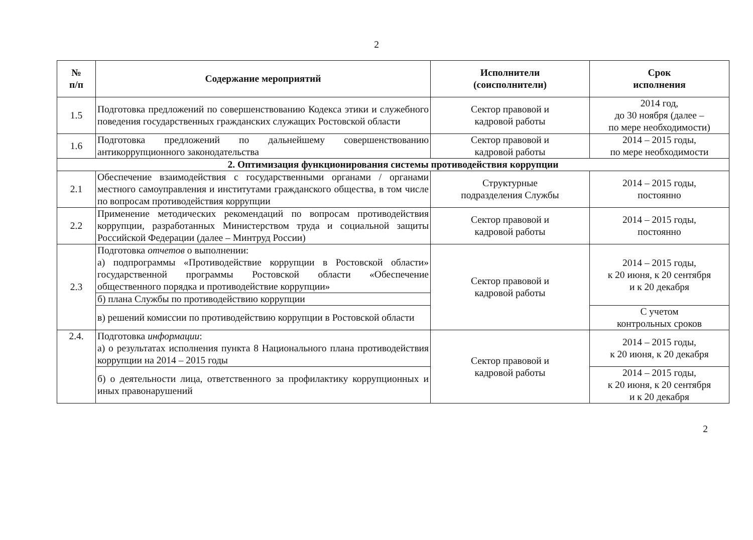2
| № п/п | Содержание мероприятий | Исполнители (соисполнители) | Срок исполнения |
| --- | --- | --- | --- |
| 1.5 | Подготовка предложений по совершенствованию Кодекса этики и служебного поведения государственных гражданских служащих Ростовской области | Сектор правовой и кадровой работы | 2014 год, до 30 ноября (далее – по мере необходимости) |
| 1.6 | Подготовка предложений по дальнейшему совершенствованию антикоррупционного законодательства | Сектор правовой и кадровой работы | 2014 – 2015 годы, по мере необходимости |
| 2. Оптимизация функционирования системы противодействия коррупции | | | |
| 2.1 | Обеспечение взаимодействия с государственными органами / органами местного самоуправления и институтами гражданского общества, в том числе по вопросам противодействия коррупции | Структурные подразделения Службы | 2014 – 2015 годы, постоянно |
| 2.2 | Применение методических рекомендаций по вопросам противодействия коррупции, разработанных Министерством труда и социальной защиты Российской Федерации (далее – Минтруд России) | Сектор правовой и кадровой работы | 2014 – 2015 годы, постоянно |
| 2.3 | Подготовка отчетов о выполнении: а) подпрограммы «Противодействие коррупции в Ростовской области» государственной программы Ростовской области «Обеспечение общественного порядка и противодействие коррупции» | Сектор правовой и кадровой работы | 2014 – 2015 годы, к 20 июня, к 20 сентября и к 20 декабря |
| | б) плана Службы по противодействию коррупции | | |
| | в) решений комиссии по противодействию коррупции в Ростовской области | | С учетом контрольных сроков |
| 2.4. | Подготовка информации : а) о результатах исполнения пункта 8 Национального плана противодействия коррупции на 2014 – 2015 годы | Сектор правовой и кадровой работы | 2014 – 2015 годы, к 20 июня, к 20 декабря |
| | б) о деятельности лица, ответственного за профилактику коррупционных и иных правонарушений | | 2014 – 2015 годы, к 20 июня, к 20 сентября и к 20 декабря |
2